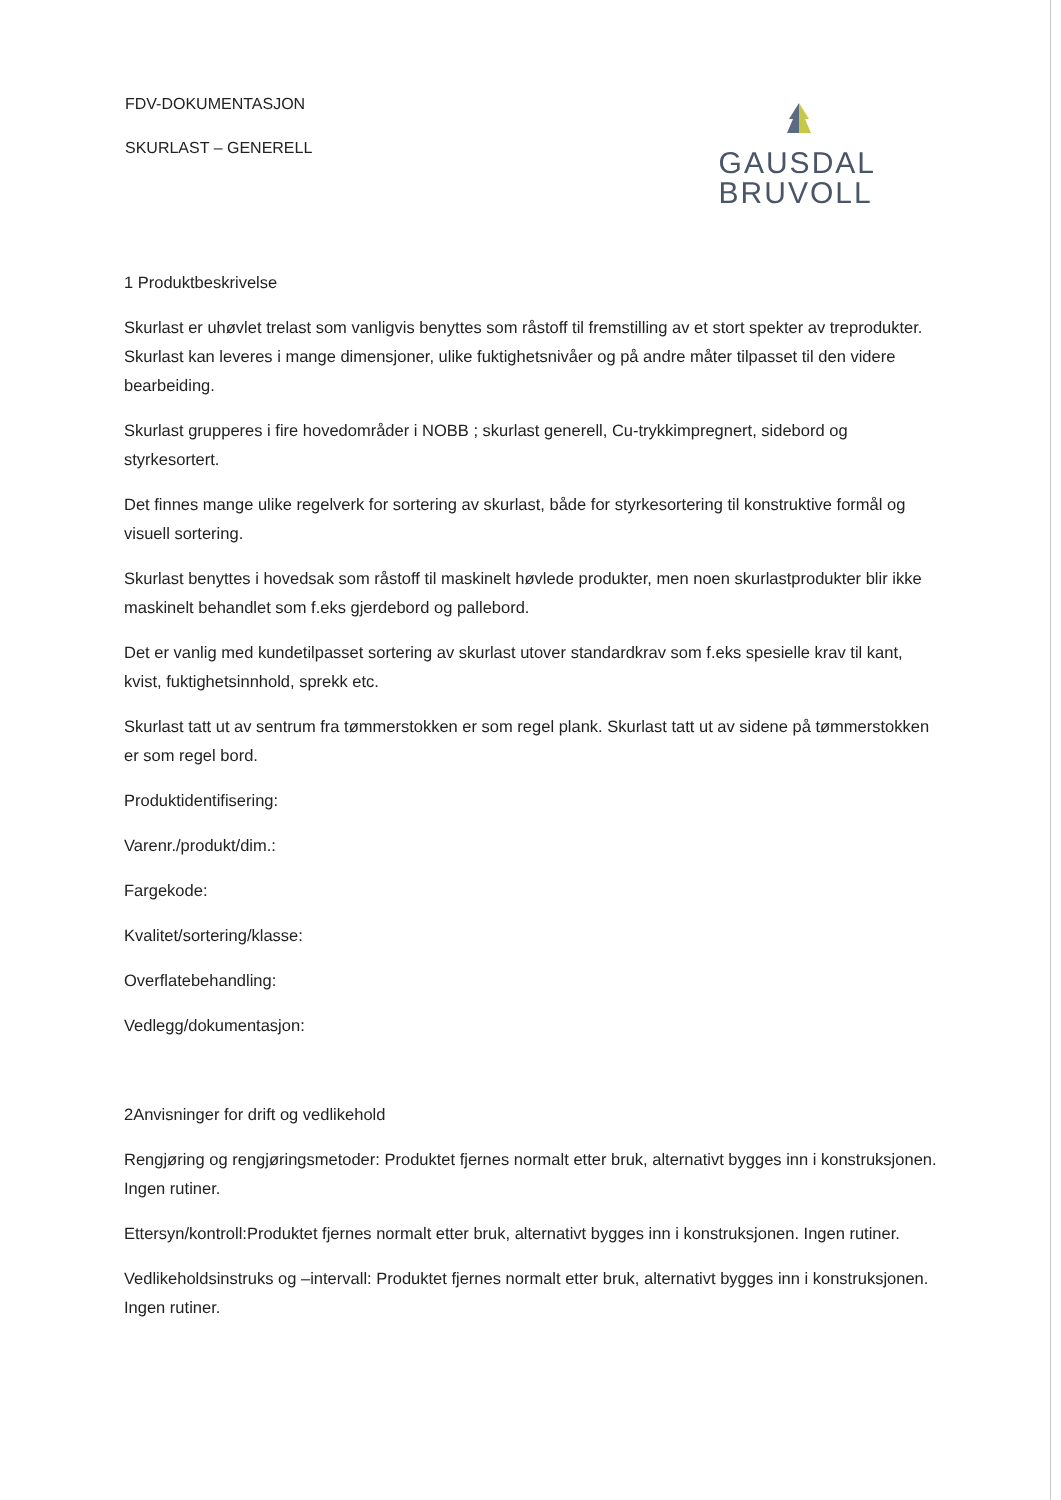FDV-DOKUMENTASJON
SKURLAST – GENERELL
GAUSDAL
BRUVOLL
1 Produktbeskrivelse
Skurlast er uhøvlet trelast som vanligvis benyttes som råstoff til fremstilling av et stort spekter av treprodukter. Skurlast kan leveres i mange dimensjoner, ulike fuktighetsnivåer og på andre måter tilpasset til den videre bearbeiding.
Skurlast grupperes i fire hovedområder i NOBB ; skurlast generell, Cu-trykkimpregnert, sidebord og styrkesortert.
Det finnes mange ulike regelverk for sortering av skurlast, både for styrkesortering til konstruktive formål og visuell sortering.
Skurlast benyttes i hovedsak som råstoff til maskinelt høvlede produkter, men noen skurlastprodukter blir ikke maskinelt behandlet som f.eks gjerdebord og pallebord.
Det er vanlig med kundetilpasset sortering av skurlast utover standardkrav som f.eks spesielle krav til kant, kvist, fuktighetsinnhold, sprekk etc.
Skurlast tatt ut av sentrum fra tømmerstokken er som regel plank. Skurlast tatt ut av sidene på tømmerstokken er som regel bord.
Produktidentifisering:
Varenr./produkt/dim.:
Fargekode:
Kvalitet/sortering/klasse:
Overflatebehandling:
Vedlegg/dokumentasjon:
2Anvisninger for drift og vedlikehold
Rengjøring og rengjøringsmetoder: Produktet fjernes normalt etter bruk, alternativt bygges inn i konstruksjonen. Ingen rutiner.
Ettersyn/kontroll:Produktet fjernes normalt etter bruk, alternativt bygges inn i konstruksjonen. Ingen rutiner.
Vedlikeholdsinstruks og –intervall: Produktet fjernes normalt etter bruk, alternativt bygges inn i konstruksjonen. Ingen rutiner.